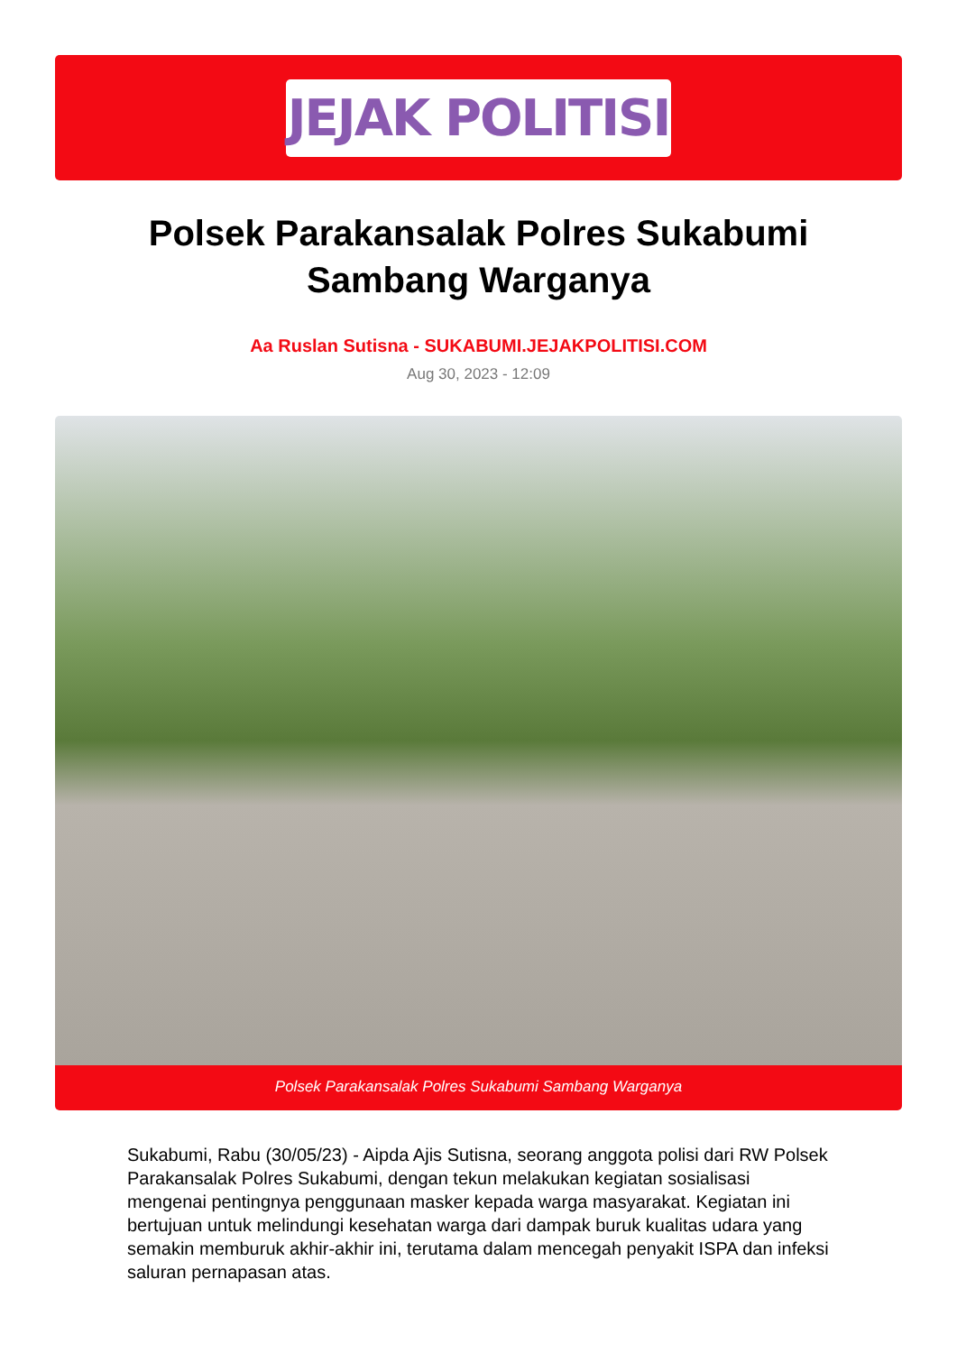JEJAK POLITISI
Polsek Parakansalak Polres Sukabumi Sambang Warganya
Aa Ruslan Sutisna - SUKABUMI.JEJAKPOLITISI.COM
Aug 30, 2023 - 12:09
Polsek Parakansalak Polres Sukabumi Sambang Warganya
Sukabumi, Rabu (30/05/23) - Aipda Ajis Sutisna, seorang anggota polisi dari RW Polsek Parakansalak Polres Sukabumi, dengan tekun melakukan kegiatan sosialisasi mengenai pentingnya penggunaan masker kepada warga masyarakat. Kegiatan ini bertujuan untuk melindungi kesehatan warga dari dampak buruk kualitas udara yang semakin memburuk akhir-akhir ini, terutama dalam mencegah penyakit ISPA dan infeksi saluran pernapasan atas.